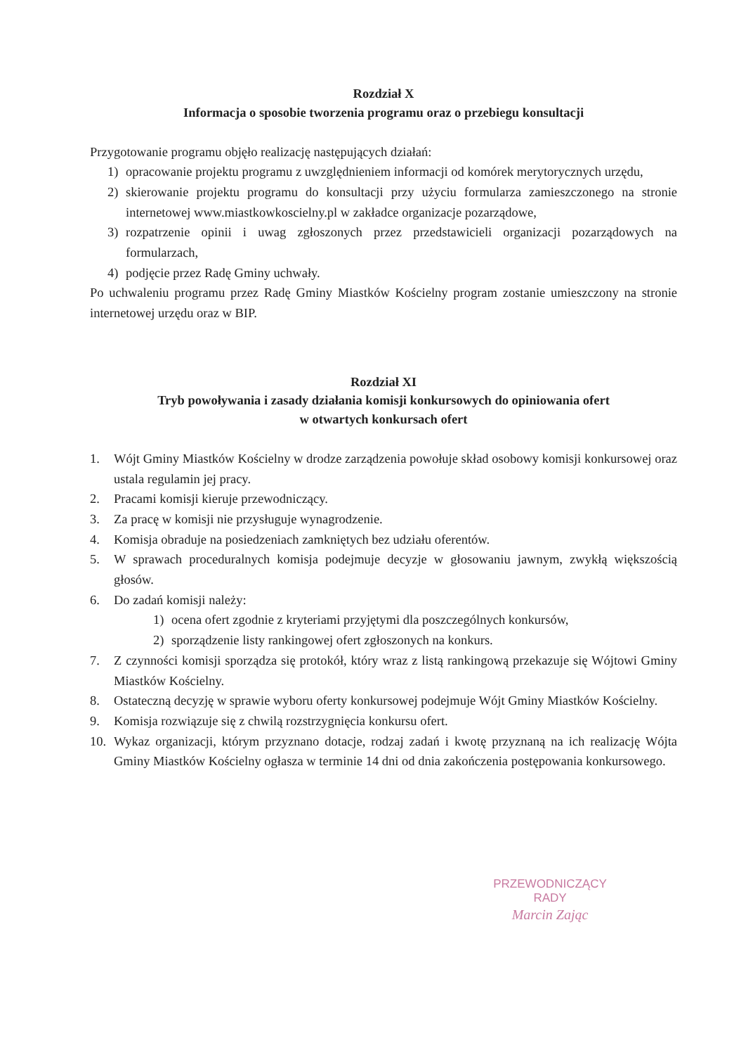Rozdział X
Informacja o sposobie tworzenia programu oraz o przebiegu konsultacji
Przygotowanie programu objęło realizację następujących działań:
1) opracowanie projektu programu z uwzględnieniem informacji od komórek merytorycznych urzędu,
2) skierowanie projektu programu do konsultacji przy użyciu formularza zamieszczonego na stronie internetowej www.miastkowkoscielny.pl w zakładce organizacje pozarządowe,
3) rozpatrzenie opinii i uwag zgłoszonych przez przedstawicieli organizacji pozarządowych na formularzach,
4) podjęcie przez Radę Gminy uchwały.
Po uchwaleniu programu przez Radę Gminy Miastków Kościelny program zostanie umieszczony na stronie internetowej urzędu oraz w BIP.
Rozdział XI
Tryb powoływania i zasady działania komisji konkursowych do opiniowania ofert
w otwartych konkursach ofert
1. Wójt Gminy Miastków Kościelny w drodze zarządzenia powołuje skład osobowy komisji konkursowej oraz ustala regulamin jej pracy.
2. Pracami komisji kieruje przewodniczący.
3. Za pracę w komisji nie przysługuje wynagrodzenie.
4. Komisja obraduje na posiedzeniach zamkniętych bez udziału oferentów.
5. W sprawach proceduralnych komisja podejmuje decyzje w głosowaniu jawnym, zwykłą większością głosów.
6. Do zadań komisji należy:
1) ocena ofert zgodnie z kryteriami przyjętymi dla poszczególnych konkursów,
2) sporządzenie listy rankingowej ofert zgłoszonych na konkurs.
7. Z czynności komisji sporządza się protokół, który wraz z listą rankingową przekazuje się Wójtowi Gminy Miastków Kościelny.
8. Ostateczną decyzję w sprawie wyboru oferty konkursowej podejmuje Wójt Gminy Miastków Kościelny.
9. Komisja rozwiązuje się z chwilą rozstrzygnięcia konkursu ofert.
10. Wykaz organizacji, którym przyznano dotacje, rodzaj zadań i kwotę przyznaną na ich realizację Wójta Gminy Miastków Kościelny ogłasza w terminie 14 dni od dnia zakończenia postępowania konkursowego.
PRZEWODNICZĄCY RADY
Marcin Zając